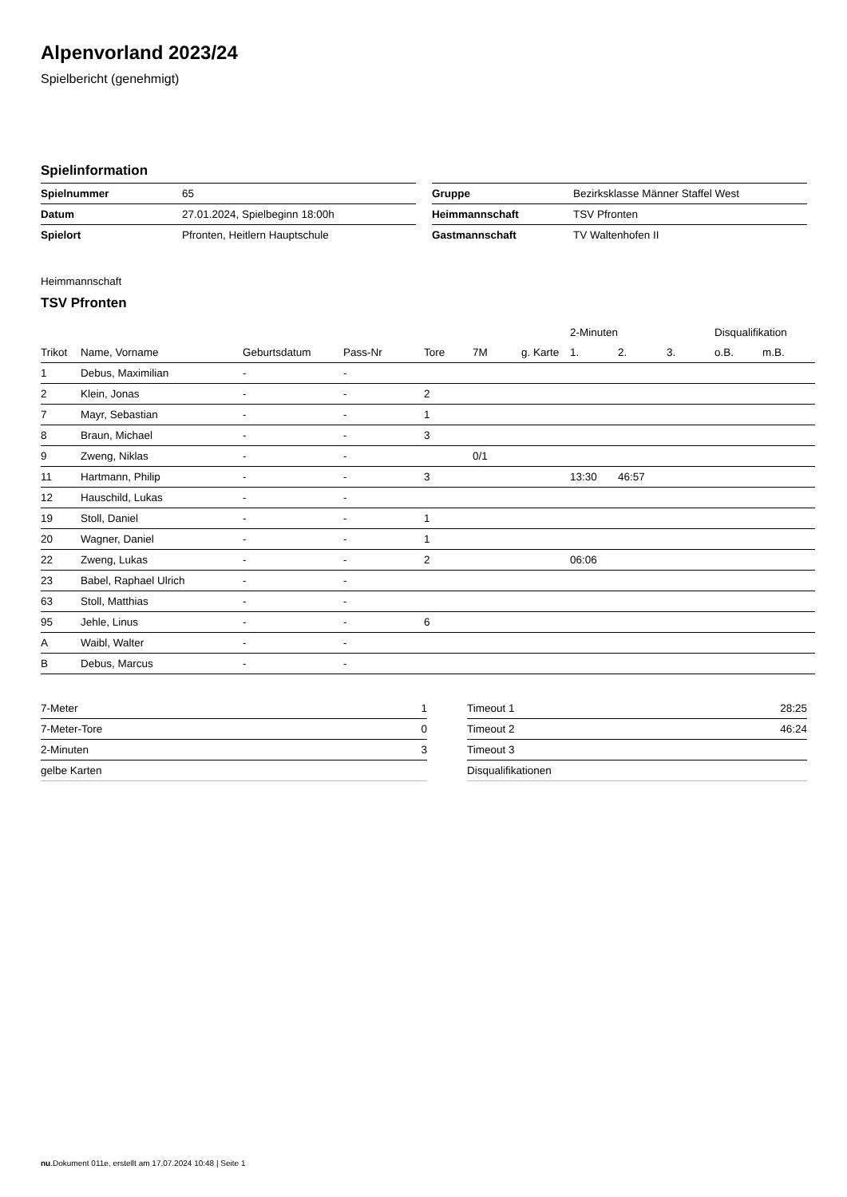Alpenvorland 2023/24
Spielbericht (genehmigt)
Spielinformation
| Spielnummer | 65 |
| Datum | 27.01.2024, Spielbeginn 18:00h |
| Spielort | Pfronten, Heitlern Hauptschule |
| Gruppe | Bezirksklasse Männer Staffel West |
| Heimmannschaft | TSV Pfronten |
| Gastmannschaft | TV Waltenhofen II |
Heimmannschaft
TSV Pfronten
| | | | | | | | 2-Minuten | | | Disqualifikation | |
| --- | --- | --- | --- | --- | --- | --- | --- | --- | --- | --- | --- |
| Trikot | Name, Vorname | Geburtsdatum | Pass-Nr | Tore | 7M | g. Karte | 1. | 2. | 3. | o.B. | m.B. |
| 1 | Debus, Maximilian | - | - | | | | | | | | |
| 2 | Klein, Jonas | - | - | 2 | | | | | | | |
| 7 | Mayr, Sebastian | - | - | 1 | | | | | | | |
| 8 | Braun, Michael | - | - | 3 | | | | | | | |
| 9 | Zweng, Niklas | - | - | | 0/1 | | | | | | |
| 11 | Hartmann, Philip | - | - | 3 | | | 13:30 | 46:57 | | | |
| 12 | Hauschild, Lukas | - | - | | | | | | | | |
| 19 | Stoll, Daniel | - | - | 1 | | | | | | | |
| 20 | Wagner, Daniel | - | - | 1 | | | | | | | |
| 22 | Zweng, Lukas | - | - | 2 | | | 06:06 | | | | |
| 23 | Babel, Raphael Ulrich | - | - | | | | | | | | |
| 63 | Stoll, Matthias | - | - | | | | | | | | |
| 95 | Jehle, Linus | - | - | 6 | | | | | | | |
| A | Waibl, Walter | - | - | | | | | | | | |
| B | Debus, Marcus | - | - | | | | | | | | |
| 7-Meter | 1 |
| 7-Meter-Tore | 0 |
| 2-Minuten | 3 |
| gelbe Karten | |
| Timeout 1 | 28:25 |
| Timeout 2 | 46:24 |
| Timeout 3 | |
| Disqualifikationen | |
nu.Dokument 011e, erstellt am 17.07.2024 10:48 | Seite 1